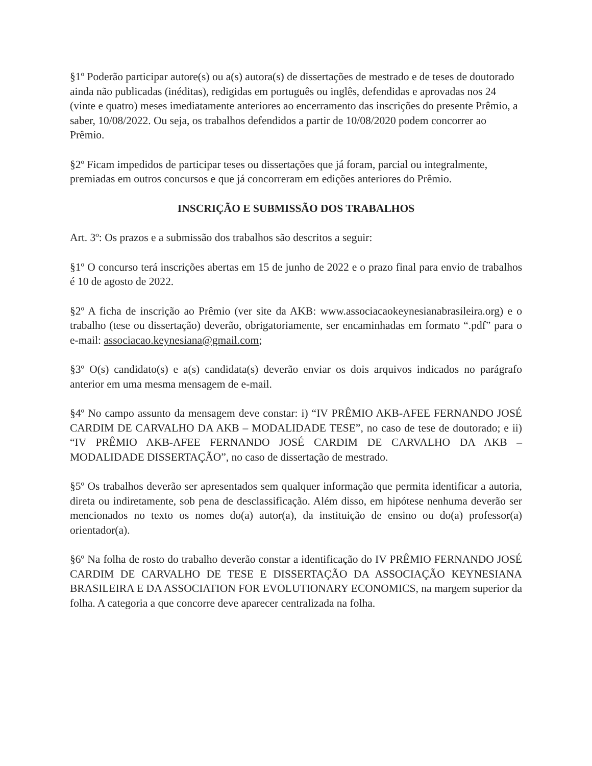§1º Poderão participar autore(s) ou a(s) autora(s) de dissertações de mestrado e de teses de doutorado ainda não publicadas (inéditas), redigidas em português ou inglês, defendidas e aprovadas nos 24 (vinte e quatro) meses imediatamente anteriores ao encerramento das inscrições do presente Prêmio, a saber, 10/08/2022. Ou seja, os trabalhos defendidos a partir de 10/08/2020 podem concorrer ao Prêmio.
§2º Ficam impedidos de participar teses ou dissertações que já foram, parcial ou integralmente, premiadas em outros concursos e que já concorreram em edições anteriores do Prêmio.
INSCRIÇÃO E SUBMISSÃO DOS TRABALHOS
Art. 3º: Os prazos e a submissão dos trabalhos são descritos a seguir:
§1º O concurso terá inscrições abertas em 15 de junho de 2022 e o prazo final para envio de trabalhos é 10 de agosto de 2022.
§2º A ficha de inscrição ao Prêmio (ver site da AKB: www.associacaokeynesianabrasileira.org) e o trabalho (tese ou dissertação) deverão, obrigatoriamente, ser encaminhadas em formato “.pdf” para o e-mail: associacao.keynesiana@gmail.com;
§3º O(s) candidato(s) e a(s) candidata(s) deverão enviar os dois arquivos indicados no parágrafo anterior em uma mesma mensagem de e-mail.
§4º No campo assunto da mensagem deve constar: i) “IV PRÊMIO AKB-AFEE FERNANDO JOSÉ CARDIM DE CARVALHO DA AKB – MODALIDADE TESE”, no caso de tese de doutorado; e ii) “IV PRÊMIO AKB-AFEE FERNANDO JOSÉ CARDIM DE CARVALHO DA AKB – MODALIDADE DISSERTAÇÃO”, no caso de dissertação de mestrado.
§5º Os trabalhos deverão ser apresentados sem qualquer informação que permita identificar a autoria, direta ou indiretamente, sob pena de desclassificação. Além disso, em hipótese nenhuma deverão ser mencionados no texto os nomes do(a) autor(a), da instituição de ensino ou do(a) professor(a) orientador(a).
§6º Na folha de rosto do trabalho deverão constar a identificação do IV PRÊMIO FERNANDO JOSÉ CARDIM DE CARVALHO DE TESE E DISSERTAÇÃO DA ASSOCIAÇÃO KEYNESIANA BRASILEIRA E DA ASSOCIATION FOR EVOLUTIONARY ECONOMICS, na margem superior da folha. A categoria a que concorre deve aparecer centralizada na folha.